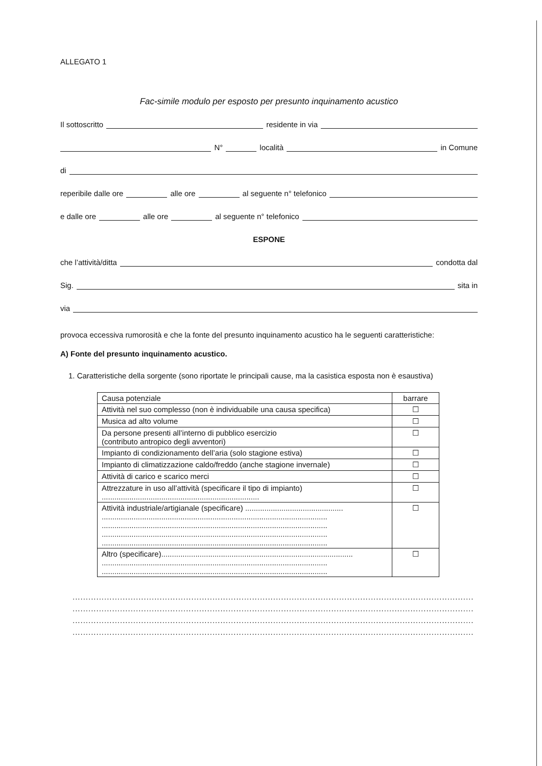ALLEGATO 1
Fac-simile modulo per esposto per presunto inquinamento acustico
Il sottoscritto residente in via
N° località in Comune
di
reperibile dalle ore alle ore al seguente n° telefonico
e dalle ore alle ore al seguente n° telefonico
ESPONE
che l’attività/ditta condotta dal
Sig. sita in
via
provoca eccessiva rumorosità e che la fonte del presunto inquinamento acustico ha le seguenti caratteristiche:
A) Fonte del presunto inquinamento acustico.
1. Caratteristiche della sorgente (sono riportate le principali cause, ma la casistica esposta non è esaustiva)
| Causa potenziale | barrare |
| --- | --- |
| Attività nel suo complesso (non è individuabile una causa specifica) | ☐ |
| Musica ad alto volume | ☐ |
| Da persone presenti all’interno di pubblico esercizio (contributo antropico degli avventori) | ☐ |
| Impianto di condizionamento dell’aria (solo stagione estiva) | ☐ |
| Impianto di climatizzazione caldo/freddo (anche stagione invernale) | ☐ |
| Attività di carico e scarico merci | ☐ |
| Attrezzature in uso all’attività (specificare il tipo di impianto) .......................................................................... | ☐ |
| Attività industriale/artigianale (specificare) .............................................. .......................................................................................................... .......................................................................................................... .......................................................................................................... .......................................................................................................... | ☐ |
| Altro (specificare).......................................................................................... .......................................................................................................... .......................................................................................................... | ☐ |
.................................................................................................................................................................
.................................................................................................................................................................
.................................................................................................................................................................
.................................................................................................................................................................